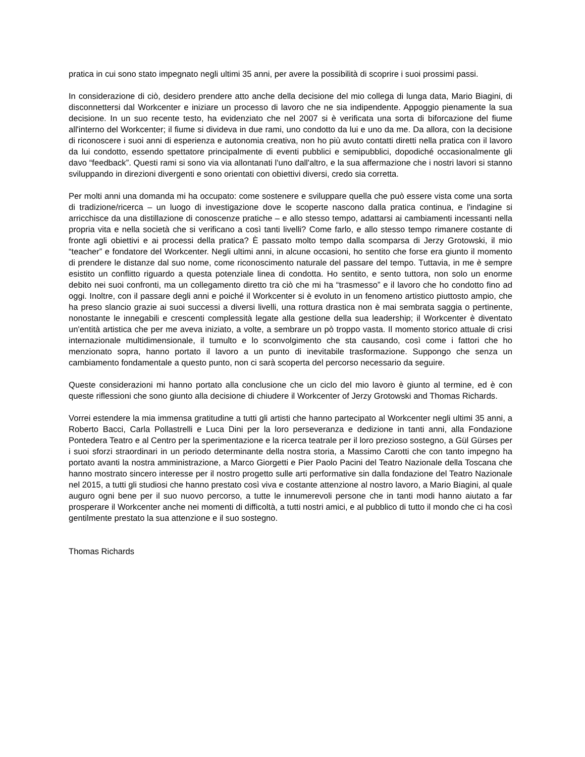pratica in cui sono stato impegnato negli ultimi 35 anni, per avere la possibilità di scoprire i suoi prossimi passi.
In considerazione di ciò, desidero prendere atto anche della decisione del mio collega di lunga data, Mario Biagini, di disconnettersi dal Workcenter e iniziare un processo di lavoro che ne sia indipendente. Appoggio pienamente la sua decisione. In un suo recente testo, ha evidenziato che nel 2007 si è verificata una sorta di biforcazione del fiume all'interno del Workcenter; il fiume si divideva in due rami, uno condotto da lui e uno da me. Da allora, con la decisione di riconoscere i suoi anni di esperienza e autonomia creativa, non ho più avuto contatti diretti nella pratica con il lavoro da lui condotto, essendo spettatore principalmente di eventi pubblici e semipubblici, dopodiché occasionalmente gli davo “feedback”. Questi rami si sono via via allontanati l'uno dall'altro, e la sua affermazione che i nostri lavori si stanno sviluppando in direzioni divergenti e sono orientati con obiettivi diversi, credo sia corretta.
Per molti anni una domanda mi ha occupato: come sostenere e sviluppare quella che può essere vista come una sorta di tradizione/ricerca – un luogo di investigazione dove le scoperte nascono dalla pratica continua, e l'indagine si arricchisce da una distillazione di conoscenze pratiche – e allo stesso tempo, adattarsi ai cambiamenti incessanti nella propria vita e nella società che si verificano a così tanti livelli? Come farlo, e allo stesso tempo rimanere costante di fronte agli obiettivi e ai processi della pratica? È passato molto tempo dalla scomparsa di Jerzy Grotowski, il mio “teacher” e fondatore del Workcenter. Negli ultimi anni, in alcune occasioni, ho sentito che forse era giunto il momento di prendere le distanze dal suo nome, come riconoscimento naturale del passare del tempo. Tuttavia, in me è sempre esistito un conflitto riguardo a questa potenziale linea di condotta. Ho sentito, e sento tuttora, non solo un enorme debito nei suoi confronti, ma un collegamento diretto tra ciò che mi ha “trasmesso” e il lavoro che ho condotto fino ad oggi. Inoltre, con il passare degli anni e poiché il Workcenter si è evoluto in un fenomeno artistico piuttosto ampio, che ha preso slancio grazie ai suoi successi a diversi livelli, una rottura drastica non è mai sembrata saggia o pertinente, nonostante le innegabili e crescenti complessità legate alla gestione della sua leadership; il Workcenter è diventato un'entità artistica che per me aveva iniziato, a volte, a sembrare un pò troppo vasta. Il momento storico attuale di crisi internazionale multidimensionale, il tumulto e lo sconvolgimento che sta causando, così come i fattori che ho menzionato sopra, hanno portato il lavoro a un punto di inevitabile trasformazione. Suppongo che senza un cambiamento fondamentale a questo punto, non ci sarà scoperta del percorso necessario da seguire.
Queste considerazioni mi hanno portato alla conclusione che un ciclo del mio lavoro è giunto al termine, ed è con queste riflessioni che sono giunto alla decisione di chiudere il Workcenter of Jerzy Grotowski and Thomas Richards.
Vorrei estendere la mia immensa gratitudine a tutti gli artisti che hanno partecipato al Workcenter negli ultimi 35 anni, a Roberto Bacci, Carla Pollastrelli e Luca Dini per la loro perseveranza e dedizione in tanti anni, alla Fondazione Pontedera Teatro e al Centro per la sperimentazione e la ricerca teatrale per il loro prezioso sostegno, a Gül Gürses per i suoi sforzi straordinari in un periodo determinante della nostra storia, a Massimo Carotti che con tanto impegno ha portato avanti la nostra amministrazione, a Marco Giorgetti e Pier Paolo Pacini del Teatro Nazionale della Toscana che hanno mostrato sincero interesse per il nostro progetto sulle arti performative sin dalla fondazione del Teatro Nazionale nel 2015, a tutti gli studiosi che hanno prestato così viva e costante attenzione al nostro lavoro, a Mario Biagini, al quale auguro ogni bene per il suo nuovo percorso, a tutte le innumerevoli persone che in tanti modi hanno aiutato a far prosperare il Workcenter anche nei momenti di difficoltà, a tutti nostri amici, e al pubblico di tutto il mondo che ci ha così gentilmente prestato la sua attenzione e il suo sostegno.
Thomas Richards